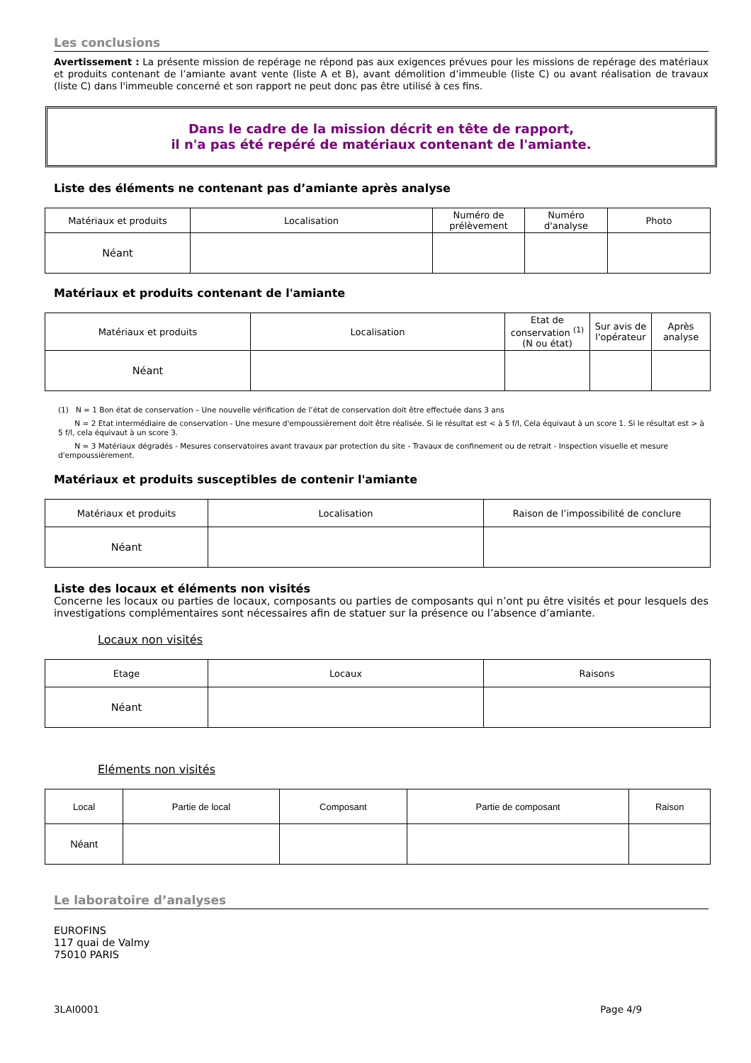Les conclusions
Avertissement : La présente mission de repérage ne répond pas aux exigences prévues pour les missions de repérage des matériaux et produits contenant de l’amiante avant vente (liste A et B), avant démolition d’immeuble (liste C) ou avant réalisation de travaux (liste C) dans l'immeuble concerné et son rapport ne peut donc pas être utilisé à ces fins.
Dans le cadre de la mission décrit en tête de rapport,
il n'a pas été repéré de matériaux contenant de l'amiante.
Liste des éléments ne contenant pas d’amiante après analyse
| Matériaux et produits | Localisation | Numéro de prélèvement | Numéro d'analyse | Photo |
| --- | --- | --- | --- | --- |
| Néant | | | | |
Matériaux et produits contenant de l'amiante
| Matériaux et produits | Localisation | Etat de conservation <sup>(1)</sup> (N ou état) | Sur avis de l'opérateur | Après analyse |
| --- | --- | --- | --- | --- |
| Néant | | | | |
(1) N = 1 Bon état de conservation – Une nouvelle vérification de l’état de conservation doit être effectuée dans 3 ans
N = 2 Etat intermédiaire de conservation - Une mesure d'empoussièrement doit être réalisée. Si le résultat est < à 5 f/l, Cela équivaut à un score 1. Si le résultat est > à 5 f/l, cela équivaut à un score 3.
N = 3 Matériaux dégradés - Mesures conservatoires avant travaux par protection du site - Travaux de confinement ou de retrait - Inspection visuelle et mesure d'empoussièrement.
Matériaux et produits susceptibles de contenir l'amiante
| Matériaux et produits | Localisation | Raison de l’impossibilité de conclure |
| --- | --- | --- |
| Néant | | |
Liste des locaux et éléments non visités
Concerne les locaux ou parties de locaux, composants ou parties de composants qui n’ont pu être visités et pour lesquels des investigations complémentaires sont nécessaires afin de statuer sur la présence ou l’absence d’amiante.
Locaux non visités
| Etage | Locaux | Raisons |
| --- | --- | --- |
| Néant | | |
Eléments non visités
| Local | Partie de local | Composant | Partie de composant | Raison |
| --- | --- | --- | --- | --- |
| Néant | | | | |
Le laboratoire d’analyses
EUROFINS
117 quai de Valmy
75010 PARIS
3LAI0001 Page 4/9